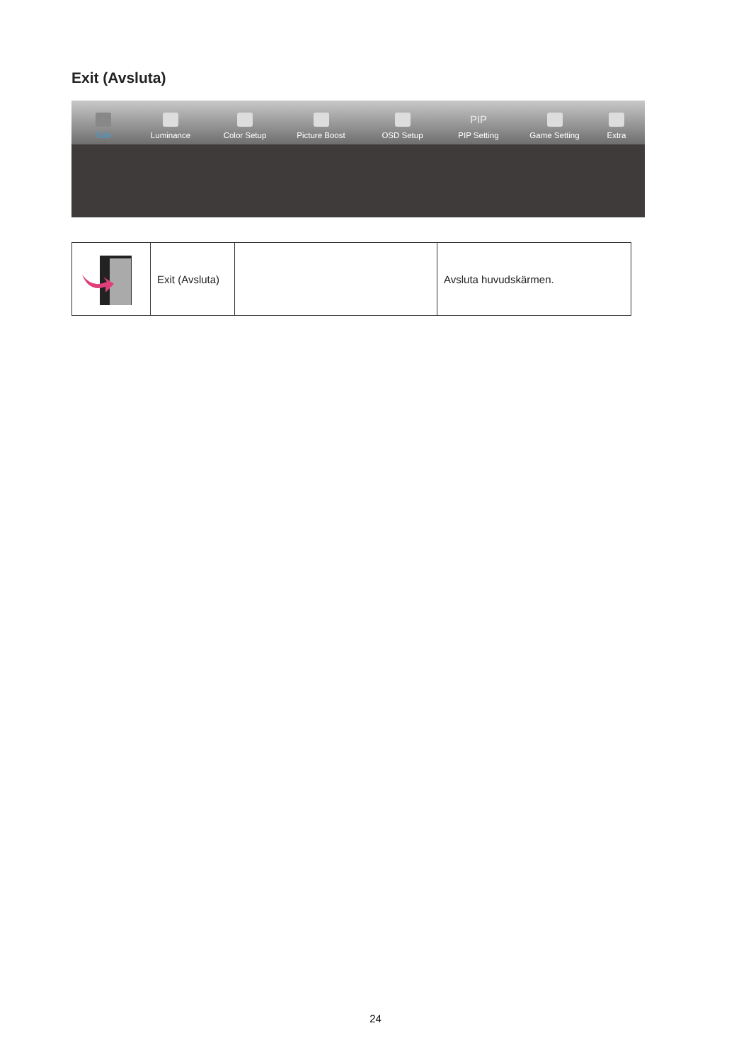Exit (Avsluta)
Exit
Luminance
Color Setup
Picture Boost
OSD Setup
PIP
PIP Setting
Game Setting
Extra
| | Exit (Avsluta) | | Avsluta huvudskärmen. |
24